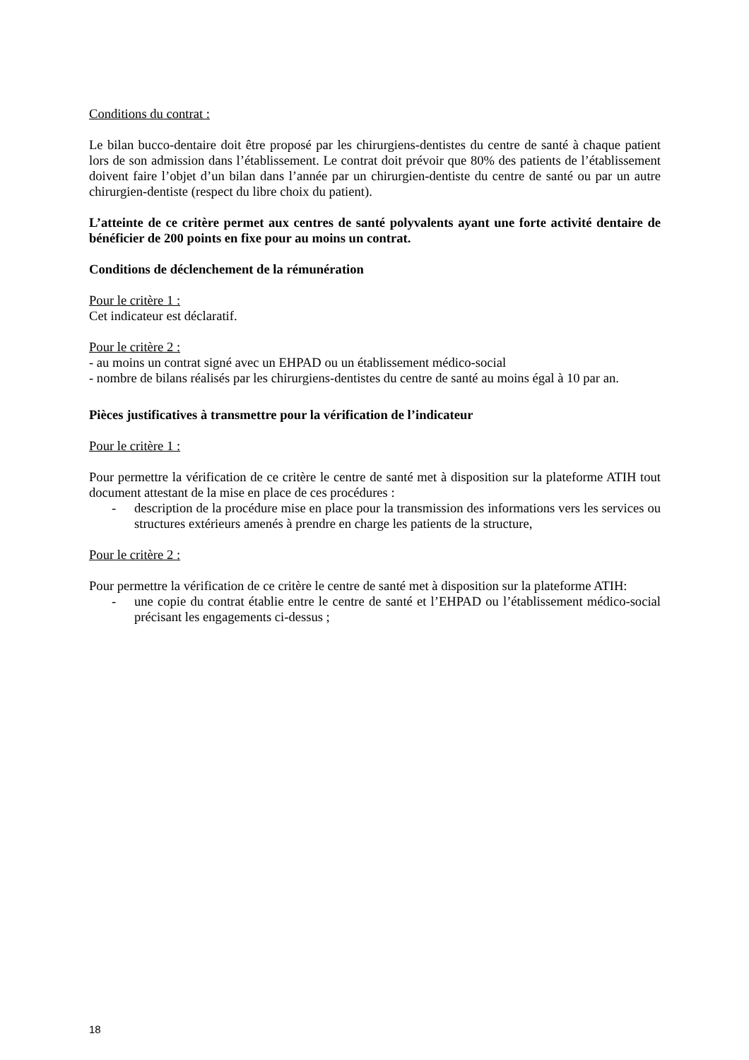Conditions du contrat :
Le bilan bucco-dentaire doit être proposé par les chirurgiens-dentistes du centre de santé à chaque patient lors de son admission dans l’établissement. Le contrat doit prévoir que 80% des patients de l’établissement doivent faire l’objet d’un bilan dans l’année par un chirurgien-dentiste du centre de santé ou par un autre chirurgien-dentiste (respect du libre choix du patient).
L’atteinte de ce critère permet aux centres de santé polyvalents ayant une forte activité dentaire de bénéficier de 200 points en fixe pour au moins un contrat.
Conditions de déclenchement de la rémunération
Pour le critère 1 :
Cet indicateur est déclaratif.
Pour le critère 2 :
- au moins un contrat signé avec un EHPAD ou un établissement médico-social
- nombre de bilans réalisés par les chirurgiens-dentistes du centre de santé au moins égal à 10 par an.
Pièces justificatives à transmettre pour la vérification de l’indicateur
Pour le critère 1 :
Pour permettre la vérification de ce critère le centre de santé met à disposition sur la plateforme ATIH tout document attestant de la mise en place de ces procédures :
- description de la procédure mise en place pour la transmission des informations vers les services ou structures extérieurs amenés à prendre en charge les patients de la structure,
Pour le critère 2 :
Pour permettre la vérification de ce critère le centre de santé met à disposition sur la plateforme ATIH:
- une copie du contrat établie entre le centre de santé et l’EHPAD ou l’établissement médico-social précisant les engagements ci-dessus ;
18